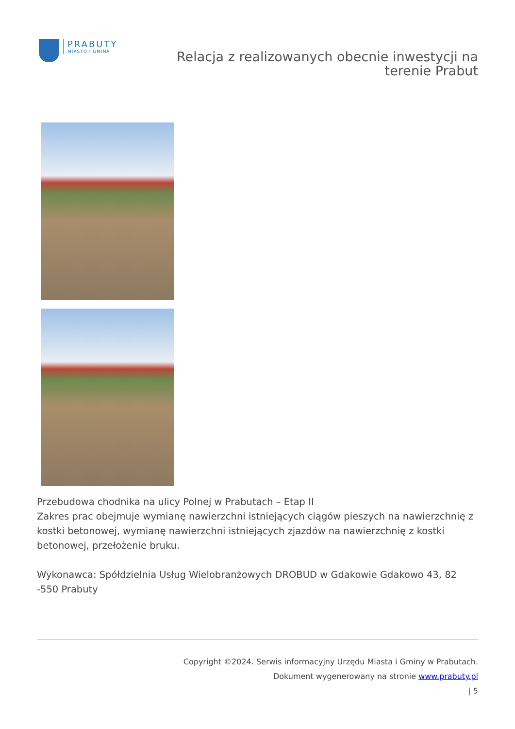PRABUTY
MIASTO I GMINA
Relacja z realizowanych obecnie inwestycji na
terenie Prabut
Przebudowa chodnika na ulicy Polnej w Prabutach – Etap II
Zakres prac obejmuje wymianę nawierzchni istniejących ciągów pieszych na nawierzchnię z kostki betonowej, wymianę nawierzchni istniejących zjazdów na nawierzchnię z kostki betonowej, przełożenie bruku.
Wykonawca: Spółdzielnia Usług Wielobranżowych DROBUD w Gdakowie Gdakowo 43, 82 -550 Prabuty
Copyright ©2024. Serwis informacyjny Urzędu Miasta i Gminy w Prabutach.
Dokument wygenerowany na stronie www.prabuty.pl
| 5